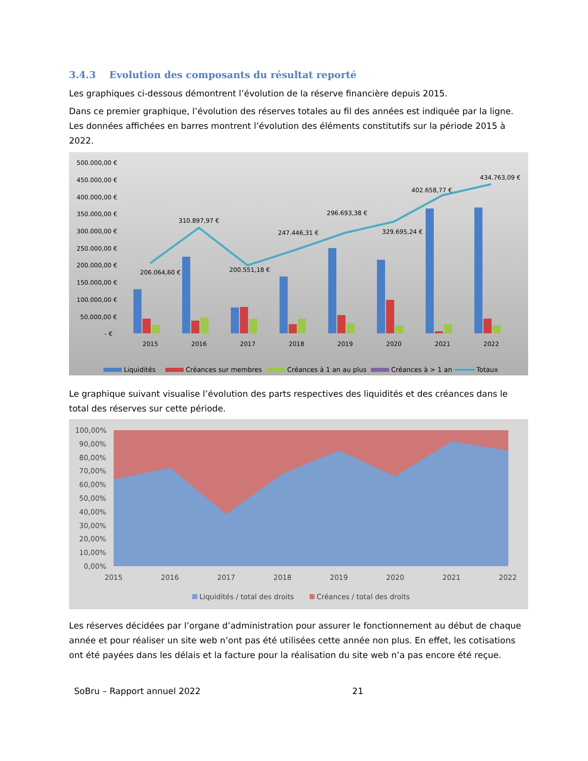3.4.3 Evolution des composants du résultat reporté
Les graphiques ci-dessous démontrent l’évolution de la réserve financière depuis 2015.
Dans ce premier graphique, l’évolution des réserves totales au fil des années est indiquée par la ligne. Les données affichées en barres montrent l’évolution des éléments constitutifs sur la période 2015 à 2022.
500.000,00 €
450.000,00 €
400.000,00 €
350.000,00 €
300.000,00 €
250.000,00 €
200.000,00 €
150.000,00 €
100.000,00 €
50.000,00 €
- €
2015
2016
2017
2018
2019
2020
2021
2022
206.064,60 €
310.897,97 €
200.551,18 €
247.446,31 €
296.693,38 €
329.695,24 €
402.658,77 €
434.763,09 €
Liquidités
Créances sur membres
Créances à 1 an au plus
Créances à > 1 an
Totaux
Le graphique suivant visualise l’évolution des parts respectives des liquidités et des créances dans le total des réserves sur cette période.
100,00%
90,00%
80,00%
70,00%
60,00%
50,00%
40,00%
30,00%
20,00%
10,00%
0,00%
2015
2016
2017
2018
2019
2020
2021
2022
Liquidités / total des droits
Créances / total des droits
Les réserves décidées par l’organe d’administration pour assurer le fonctionnement au début de chaque année et pour réaliser un site web n’ont pas été utilisées cette année non plus. En effet, les cotisations ont été payées dans les délais et la facture pour la réalisation du site web n’a pas encore été reçue.
SoBru – Rapport annuel 2022 21